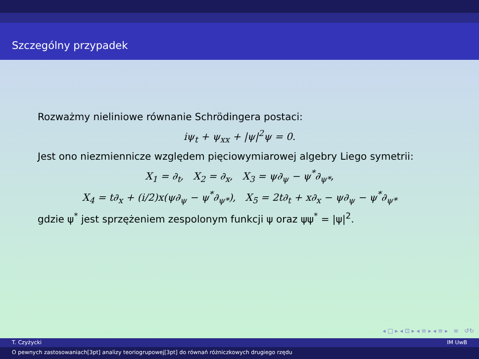Szczególny przypadek
Rozważmy nieliniowe równanie Schrödingera postaci:
iψ<sub>t</sub> + ψ<sub>xx</sub> + |ψ|<sup>2</sup>ψ = 0.
Jest ono niezmiennicze względem pięciowymiarowej algebry Liego symetrii:
X<sub>1</sub> = ∂<sub>t</sub>, X<sub>2</sub> = ∂<sub>x</sub>, X<sub>3</sub> = ψ∂<sub>ψ</sub> − ψ<sup>*</sup>∂<sub>ψ*</sub>,
X<sub>4</sub> = t∂<sub>x</sub> + (i/2)x(ψ∂<sub>ψ</sub> − ψ<sup>*</sup>∂<sub>ψ*</sub>), X<sub>5</sub> = 2t∂<sub>t</sub> + x∂<sub>x</sub> − ψ∂<sub>ψ</sub> − ψ<sup>*</sup>∂<sub>ψ*</sub>
gdzie ψ<sup>*</sup> jest sprzężeniem zespolonym funkcji ψ oraz ψψ<sup>*</sup> = |ψ|<sup>2</sup>.
◂ □ ▸ ◂ ⊡ ▸ ◂ ≡ ▸ ◂ ≡ ▸ ≡ ↺↻
T. Czyżycki IM UwB
O pewnych zastosowaniach[3pt] analizy teoriogrupowej[3pt] do równań różniczkowych drugiego rzędu